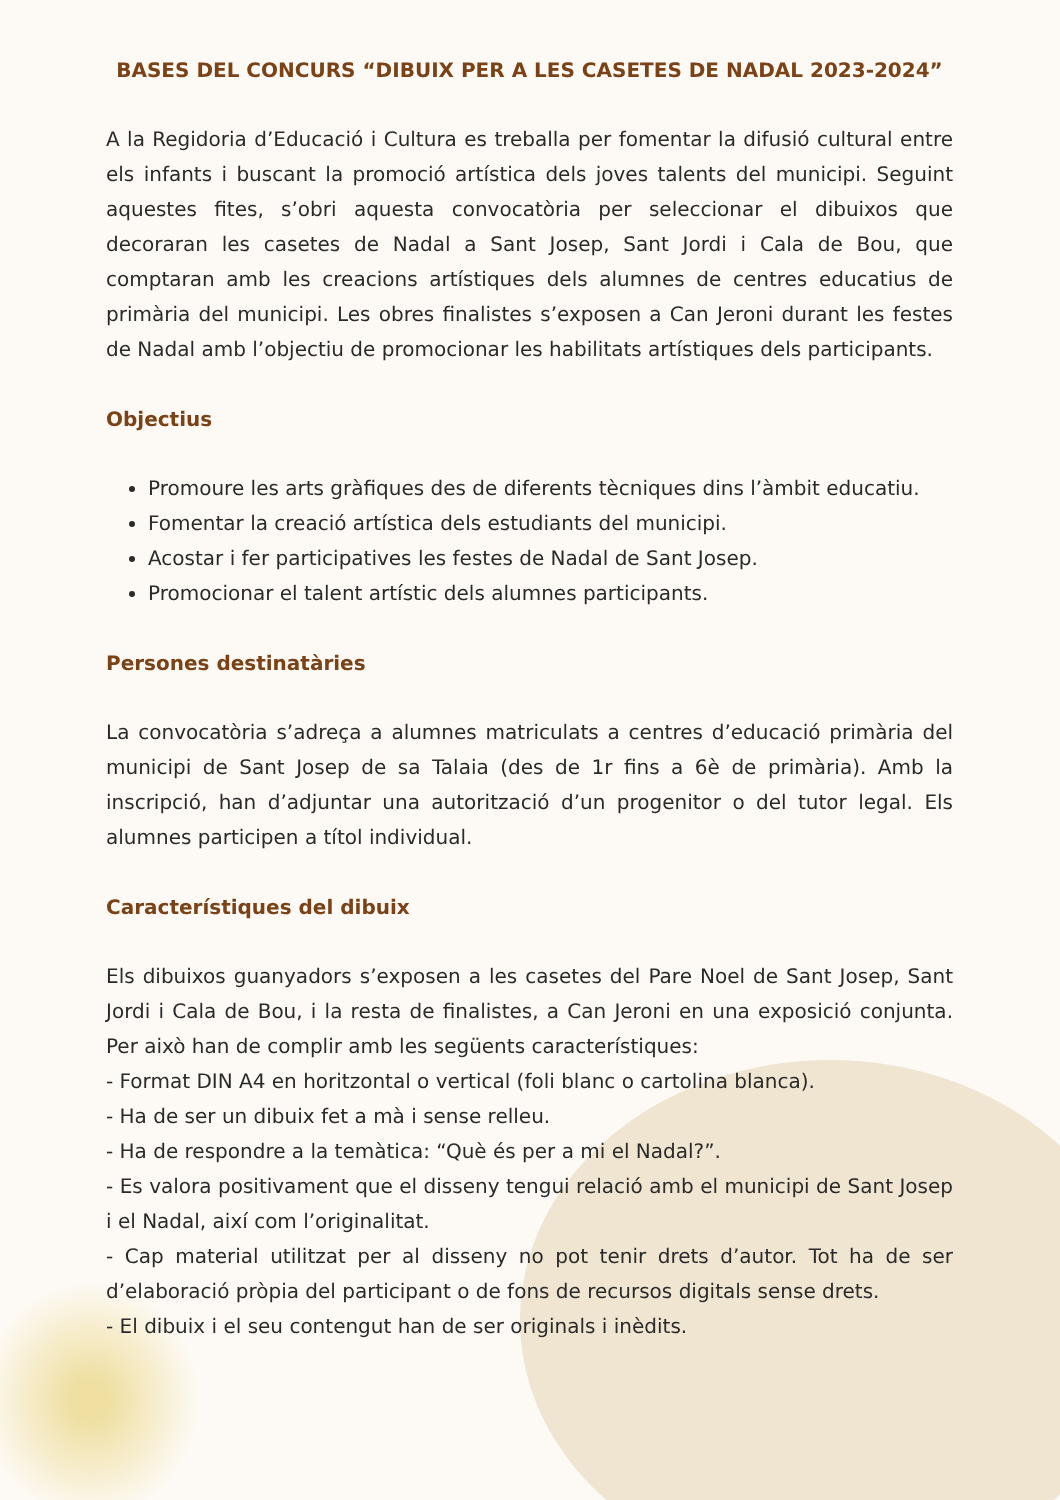BASES DEL CONCURS “DIBUIX PER A LES CASETES DE NADAL 2023-2024”
A la Regidoria d’Educació i Cultura es treballa per fomentar la difusió cultural entre els infants i buscant la promoció artística dels joves talents del municipi. Seguint aquestes fites, s’obri aquesta convocatòria per seleccionar el dibuixos que decoraran les casetes de Nadal a Sant Josep, Sant Jordi i Cala de Bou, que comptaran amb les creacions artístiques dels alumnes de centres educatius de primària del municipi. Les obres finalistes s’exposen a Can Jeroni durant les festes de Nadal amb l’objectiu de promocionar les habilitats artístiques dels participants.
Objectius
Promoure les arts gràfiques des de diferents tècniques dins l’àmbit educatiu.
Fomentar la creació artística dels estudiants del municipi.
Acostar i fer participatives les festes de Nadal de Sant Josep.
Promocionar el talent artístic dels alumnes participants.
Persones destinatàries
La convocatòria s’adreça a alumnes matriculats a centres d’educació primària del municipi de Sant Josep de sa Talaia (des de 1r fins a 6è de primària). Amb la inscripció, han d’adjuntar una autorització d’un progenitor o del tutor legal. Els alumnes participen a títol individual.
Característiques del dibuix
Els dibuixos guanyadors s’exposen a les casetes del Pare Noel de Sant Josep, Sant Jordi i Cala de Bou, i la resta de finalistes, a Can Jeroni en una exposició conjunta. Per això han de complir amb les següents característiques:
- Format DIN A4 en horitzontal o vertical (foli blanc o cartolina blanca).
- Ha de ser un dibuix fet a mà i sense relleu.
- Ha de respondre a la temàtica: “Què és per a mi el Nadal?”.
- Es valora positivament que el disseny tengui relació amb el municipi de Sant Josep i el Nadal, així com l’originalitat.
- Cap material utilitzat per al disseny no pot tenir drets d’autor. Tot ha de ser d’elaboració pròpia del participant o de fons de recursos digitals sense drets.
- El dibuix i el seu contengut han de ser originals i inèdits.